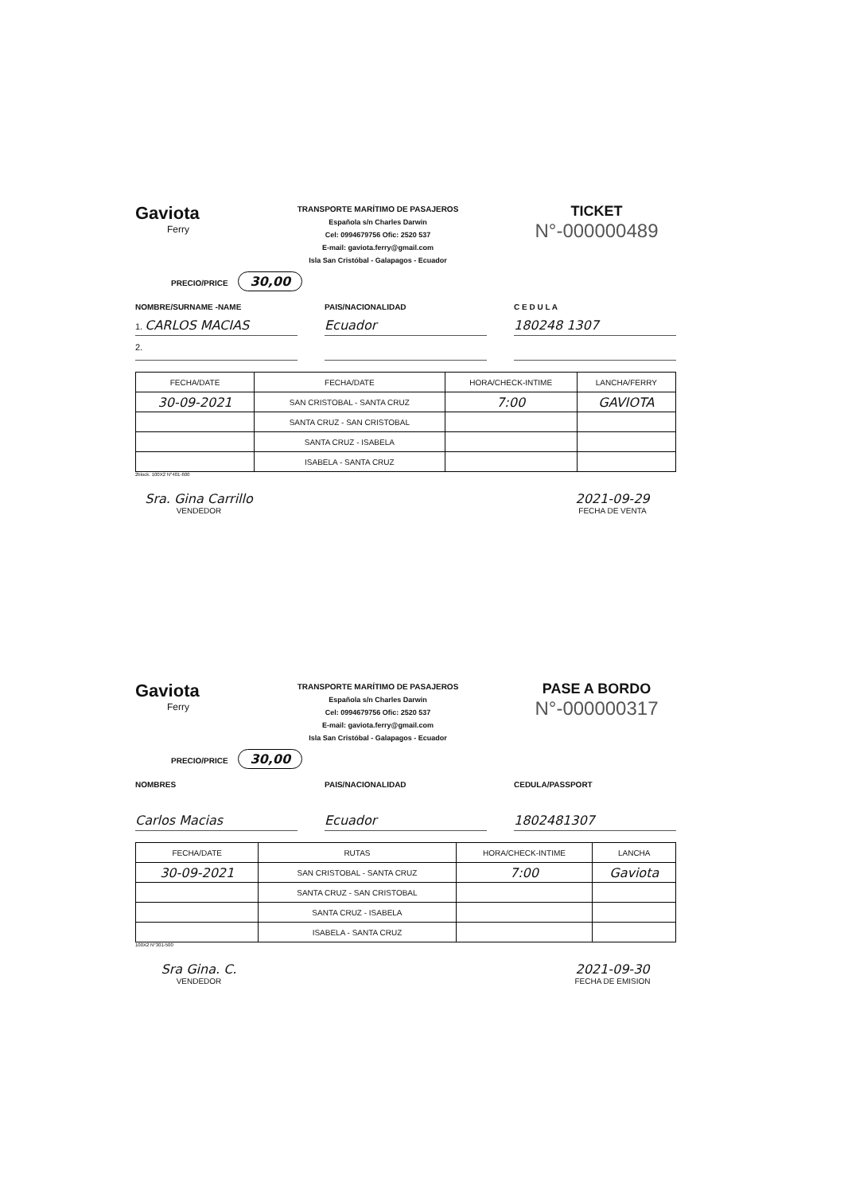Gaviota
Ferry
TRANSPORTE MARÍTIMO DE PASAJEROS
Española s/n Charles Darwin
Cel: 0994679756 Ofic: 2520 537
E-mail: gaviota.ferry@gmail.com
Isla San Cristóbal - Galapagos - Ecuador
TICKET
N°-000000489
PRECIO/PRICE 30,00
NOMBRE/SURNAME -NAME PAIS/NACIONALIDAD C E D U L A
1. CARLOS MACIAS Ecuador 180248 1307
2.
| FECHA/DATE | FECHA/DATE | HORA/CHECK-INTIME | LANCHA/FERRY |
| --- | --- | --- | --- |
| 30-09-2021 | SAN CRISTOBAL - SANTA CRUZ | 7:00 | GAVIOTA |
| | SANTA CRUZ - SAN CRISTOBAL | | |
| | SANTA CRUZ - ISABELA | | |
| | ISABELA - SANTA CRUZ | | |
2block. 100X2 N°401-600
Sra. Gina Carrillo
VENDEDOR
2021-09-29
FECHA DE VENTA
Gaviota
Ferry
TRANSPORTE MARÍTIMO DE PASAJEROS
Española s/n Charles Darwin
Cel: 0994679756 Ofic: 2520 537
E-mail: gaviota.ferry@gmail.com
Isla San Cristóbal - Galapagos - Ecuador
PASE A BORDO
N°-000000317
PRECIO/PRICE 30,00
NOMBRES PAIS/NACIONALIDAD CEDULA/PASSPORT
Carlos Macias Ecuador 1802481307
| FECHA/DATE | RUTAS | HORA/CHECK-INTIME | LANCHA |
| --- | --- | --- | --- |
| 30-09-2021 | SAN CRISTOBAL - SANTA CRUZ | 7:00 | Gaviota |
| | SANTA CRUZ - SAN CRISTOBAL | | |
| | SANTA CRUZ - ISABELA | | |
| | ISABELA - SANTA CRUZ | | |
100X2 N°301-500
Sra Gina. C.
VENDEDOR
2021-09-30
FECHA DE EMISION